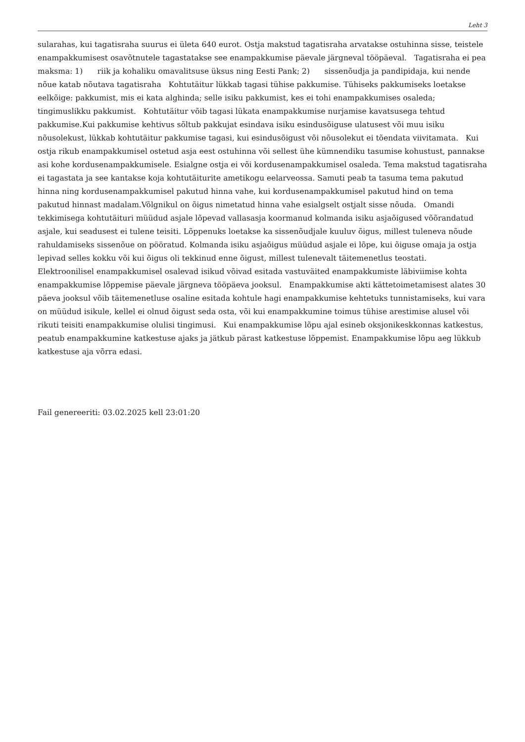Leht 3
sularahas, kui tagatisraha suurus ei ületa 640 eurot. Ostja makstud tagatisraha arvatakse ostuhinna sisse, teistele enampakkumisest osavõtnutele tagastatakse see enampakkumise päevale järgneval tööpäeval. Tagatisraha ei pea maksma: 1) riik ja kohaliku omavalitsuse üksus ning Eesti Pank; 2) sissenõudja ja pandipidaja, kui nende nõue katab nõutava tagatisraha Kohtutäitur lükkab tagasi tühise pakkumise. Tühiseks pakkumiseks loetakse eelkõige: pakkumist, mis ei kata alghinda; selle isiku pakkumist, kes ei tohi enampakkumises osaleda; tingimuslikku pakkumist. Kohtutäitur võib tagasi lükata enampakkumise nurjamise kavatsusega tehtud pakkumise.Kui pakkumise kehtivus sõltub pakkujat esindava isiku esindusõiguse ulatusest või muu isiku nõusolekust, lükkab kohtutäitur pakkumise tagasi, kui esindusõigust või nõusolekut ei tõendata viivitamata. Kui ostja rikub enampakkumisel ostetud asja eest ostuhinna või sellest ühe kümnendiku tasumise kohustust, pannakse asi kohe kordusenampakkumisele. Esialgne ostja ei või kordusenampakkumisel osaleda. Tema makstud tagatisraha ei tagastata ja see kantakse koja kohtutäiturite ametikogu eelarveossa. Samuti peab ta tasuma tema pakutud hinna ning kordusenampakkumisel pakutud hinna vahe, kui kordusenampakkumisel pakutud hind on tema pakutud hinnast madalam.Võlgnikul on õigus nimetatud hinna vahe esialgselt ostjalt sisse nõuda. Omandi tekkimisega kohtutäituri müüdud asjale lõpevad vallasasja koormanud kolmanda isiku asjaõigused võõrandatud asjale, kui seadusest ei tulene teisiti. Lõppenuks loetakse ka sissenõudjale kuuluv õigus, millest tuleneva nõude rahuldamiseks sissenõue on pööratud. Kolmanda isiku asjaõigus müüdud asjale ei lõpe, kui õiguse omaja ja ostja lepivad selles kokku või kui õigus oli tekkinud enne õigust, millest tulenevalt täitemenetlus teostati. Elektroonilisel enampakkumisel osalevad isikud võivad esitada vastuväited enampakkumiste läbiviimise kohta enampakkumise lõppemise päevale järgneva tööpäeva jooksul. Enampakkumise akti kättetoimetamisest alates 30 päeva jooksul võib täitemenetluse osaline esitada kohtule hagi enampakkumise kehtetuks tunnistamiseks, kui vara on müüdud isikule, kellel ei olnud õigust seda osta, või kui enampakkumine toimus tühise arestimise alusel või rikuti teisiti enampakkumise olulisi tingimusi. Kui enampakkumise lõpu ajal esineb oksjonikeskkonnas katkestus, peatub enampakkumine katkestuse ajaks ja jätkub pärast katkestuse lõppemist. Enampakkumise lõpu aeg lükkub katkestuse aja võrra edasi.
Fail genereeriti: 03.02.2025 kell 23:01:20